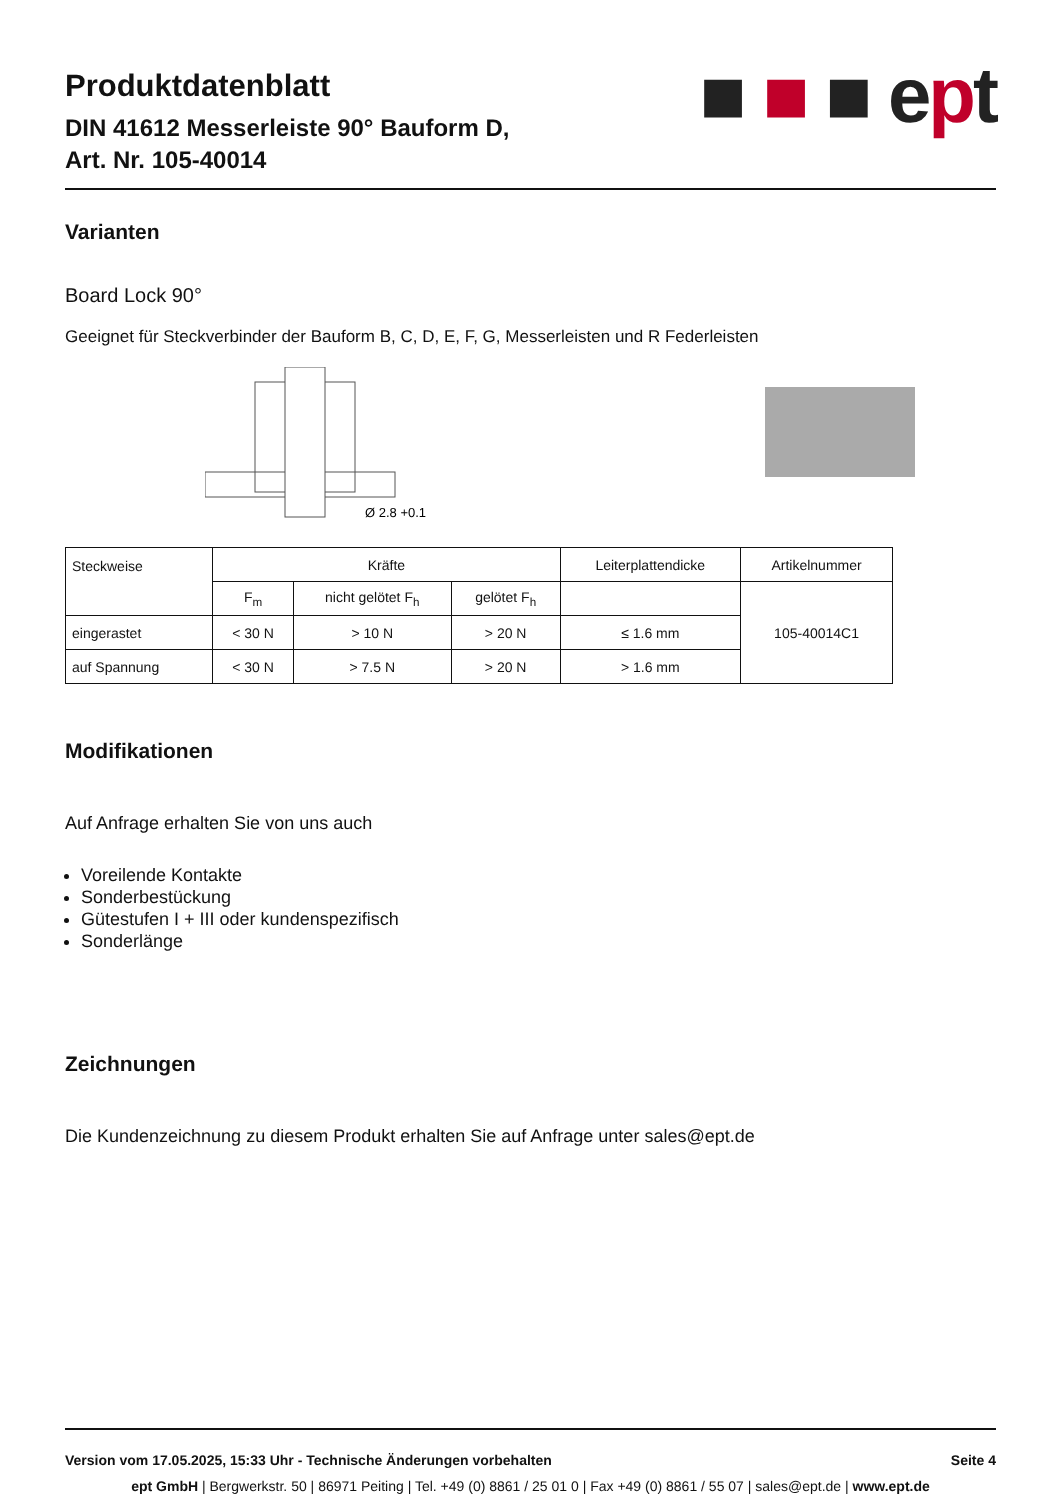Produktdatenblatt
DIN 41612 Messerleiste 90° Bauform D,
Art. Nr. 105-40014
■ ■ ■ e pt
Varianten
Board Lock 90°
Geeignet für Steckverbinder der Bauform B, C, D, E, F, G, Messerleisten und R Federleisten
Ø 2.8 +0.1
| Steckweise | Kräfte | | | Leiterplattendicke | Artikelnummer |
| | F<sub>m</sub> | nicht gelötet F<sub>h</sub> | gelötet F<sub>h</sub> | | 105-40014C1 |
| eingerastet | < 30 N | > 10 N | > 20 N | ≤ 1.6 mm | |
| auf Spannung | < 30 N | > 7.5 N | > 20 N | > 1.6 mm | |
Modifikationen
Auf Anfrage erhalten Sie von uns auch
Voreilende Kontakte
Sonderbestückung
Gütestufen I + III oder kundenspezifisch
Sonderlänge
Zeichnungen
Die Kundenzeichnung zu diesem Produkt erhalten Sie auf Anfrage unter sales@ept.de
Version vom 17.05.2025, 15:33 Uhr - Technische Änderungen vorbehalten Seite 4
ept GmbH | Bergwerkstr. 50 | 86971 Peiting | Tel. +49 (0) 8861 / 25 01 0 | Fax +49 (0) 8861 / 55 07 | sales@ept.de | www.ept.de